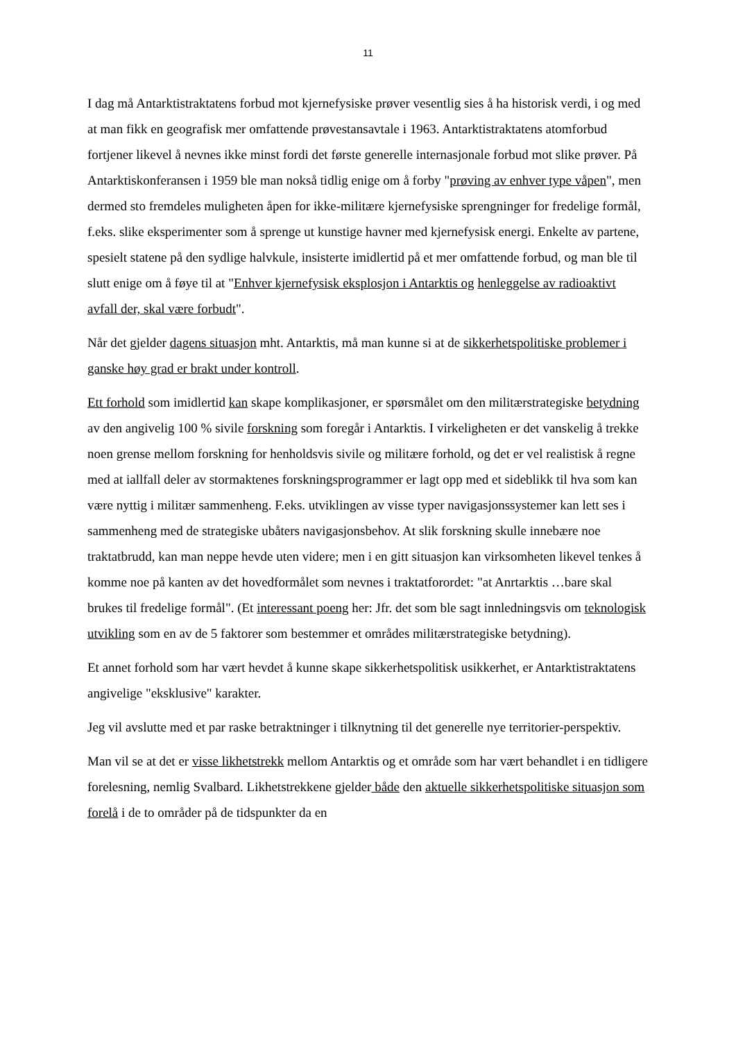11
I dag må Antarktistraktatens forbud mot kjernefysiske prøver vesentlig sies å ha historisk verdi, i og med at man fikk en geografisk mer omfattende prøvestansavtale i 1963. Antarktistraktatens atomforbud fortjener likevel å nevnes ikke minst fordi det første generelle internasjonale forbud mot slike prøver. På Antarktiskonferansen i 1959 ble man nokså tidlig enige om å forby "prøving av enhver type våpen", men dermed sto fremdeles muligheten åpen for ikke-militære kjernefysiske sprengninger for fredelige formål, f.eks. slike eksperimenter som å sprenge ut kunstige havner med kjernefysisk energi. Enkelte av partene, spesielt statene på den sydlige halvkule, insisterte imidlertid på et mer omfattende forbud, og man ble til slutt enige om å føye til at "Enhver kjernefysisk eksplosjon i Antarktis og henleggelse av radioaktivt avfall der, skal være forbudt".
Når det gjelder dagens situasjon mht. Antarktis, må man kunne si at de sikkerhetspolitiske problemer i ganske høy grad er brakt under kontroll.
Ett forhold som imidlertid kan skape komplikasjoner, er spørsmålet om den militærstrategiske betydning av den angivelig 100 % sivile forskning som foregår i Antarktis. I virkeligheten er det vanskelig å trekke noen grense mellom forskning for henholdsvis sivile og militære forhold, og det er vel realistisk å regne med at iallfall deler av stormaktenes forskningsprogrammer er lagt opp med et sideblikk til hva som kan være nyttig i militær sammenheng. F.eks. utviklingen av visse typer navigasjonssystemer kan lett ses i sammenheng med de strategiske ubåters navigasjonsbehov. At slik forskning skulle innebære noe traktatbrudd, kan man neppe hevde uten videre; men i en gitt situasjon kan virksomheten likevel tenkes å komme noe på kanten av det hovedformålet som nevnes i traktatforordet: "at Anrtarktis …bare skal brukes til fredelige formål". (Et interessant poeng her: Jfr. det som ble sagt innledningsvis om teknologisk utvikling som en av de 5 faktorer som bestemmer et områdes militærstrategiske betydning).
Et annet forhold som har vært hevdet å kunne skape sikkerhetspolitisk usikkerhet, er Antarktistraktatens angivelige "eksklusive" karakter.
Jeg vil avslutte med et par raske betraktninger i tilknytning til det generelle nye territorier-perspektiv.
Man vil se at det er visse likhetstrekk mellom Antarktis og et område som har vært behandlet i en tidligere forelesning, nemlig Svalbard. Likhetstrekkene gjelder både den aktuelle sikkerhetspolitiske situasjon som forelå i de to områder på de tidspunkter da en